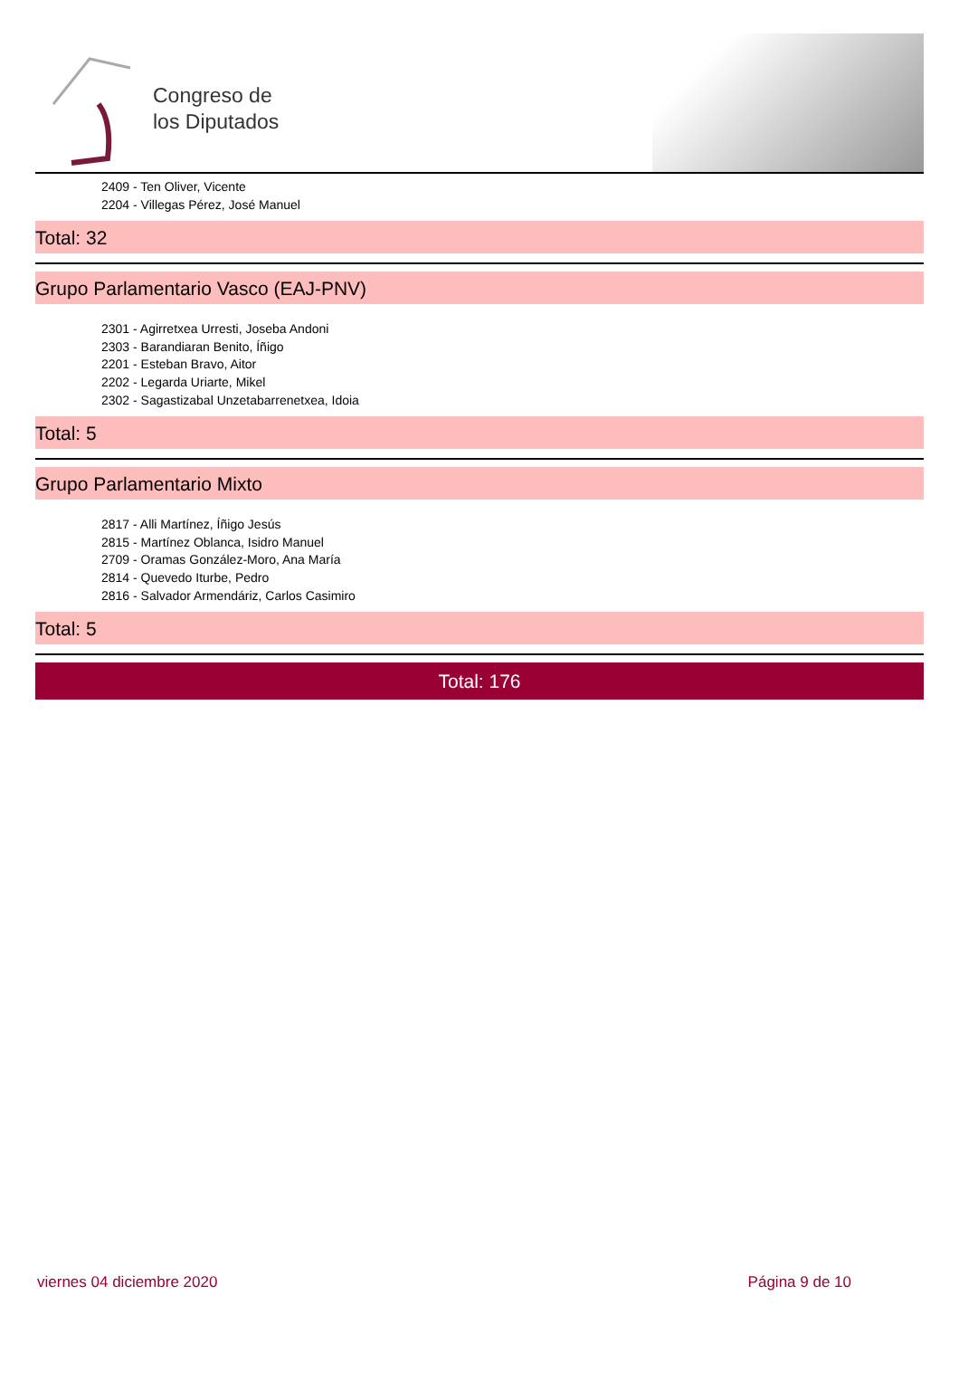Congreso de
los Diputados
2409 - Ten Oliver, Vicente
2204 - Villegas Pérez, José Manuel
Total: 32
Grupo Parlamentario Vasco (EAJ-PNV)
2301 - Agirretxea Urresti, Joseba Andoni
2303 - Barandiaran Benito, Íñigo
2201 - Esteban Bravo, Aitor
2202 - Legarda Uriarte, Mikel
2302 - Sagastizabal Unzetabarrenetxea, Idoia
Total: 5
Grupo Parlamentario Mixto
2817 - Alli Martínez, Íñigo Jesús
2815 - Martínez Oblanca, Isidro Manuel
2709 - Oramas González-Moro, Ana María
2814 - Quevedo Iturbe, Pedro
2816 - Salvador Armendáriz, Carlos Casimiro
Total: 5
Total: 176
viernes 04 diciembre 2020 Página 9 de 10